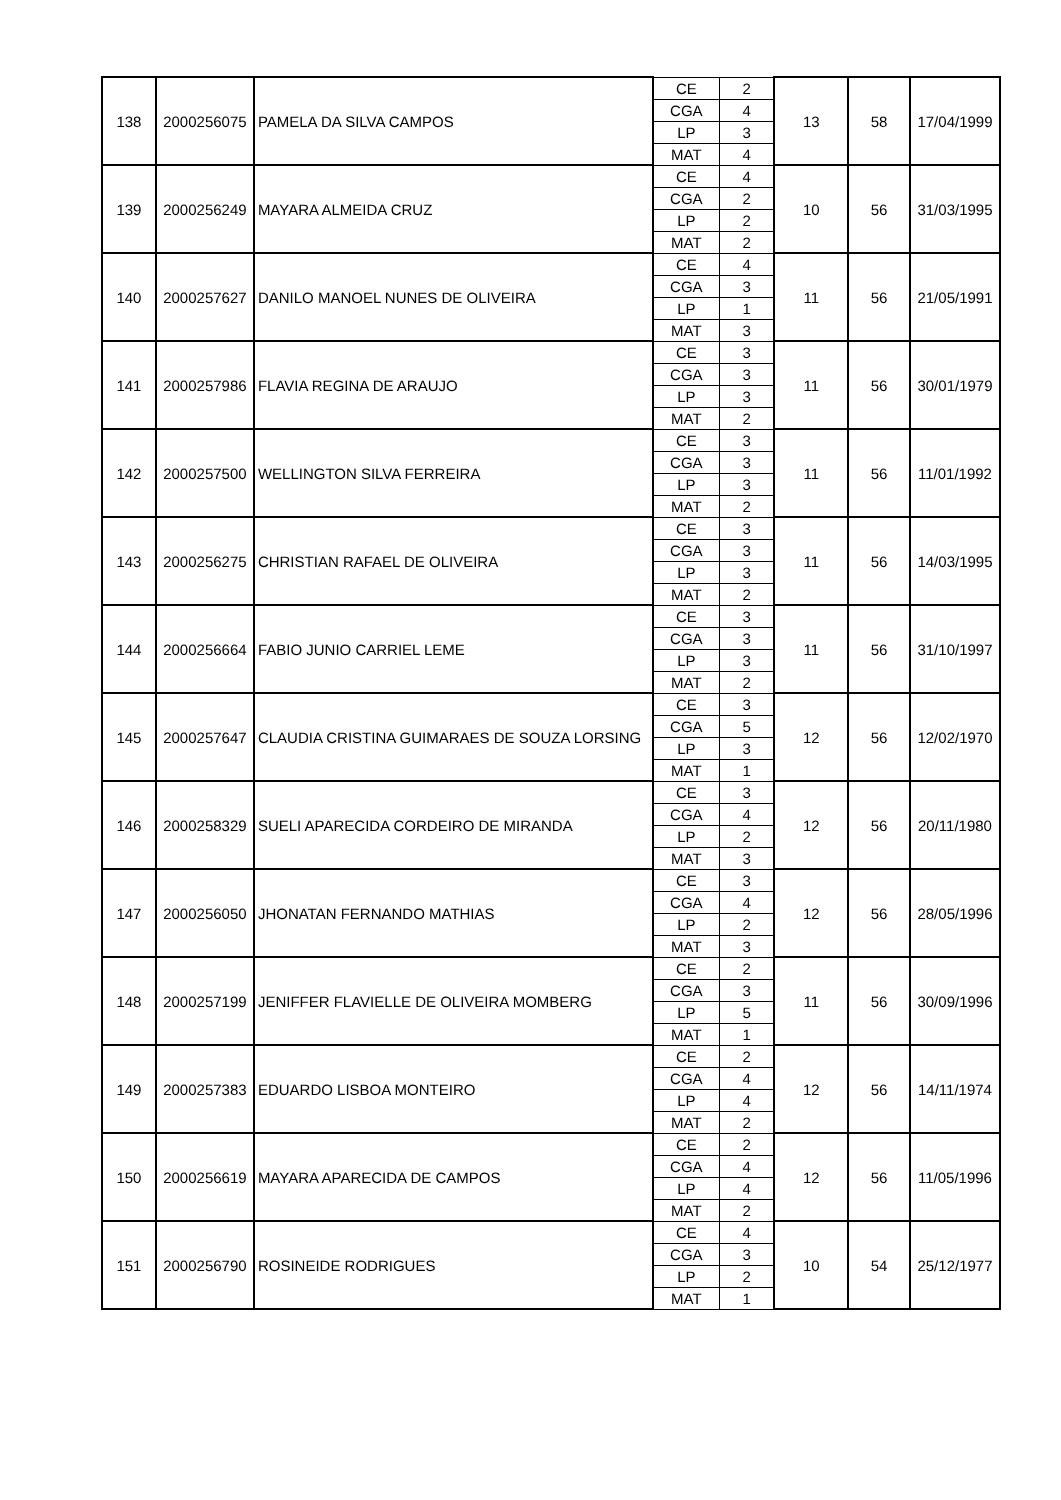| 138 | 2000256075 | PAMELA DA SILVA CAMPOS | CE | 2 | 13 | 58 | 17/04/1999 |
| | | | CGA | 4 | | | |
| | | | LP | 3 | | | |
| | | | MAT | 4 | | | |
| 139 | 2000256249 | MAYARA ALMEIDA CRUZ | CE | 4 | 10 | 56 | 31/03/1995 |
| | | | CGA | 2 | | | |
| | | | LP | 2 | | | |
| | | | MAT | 2 | | | |
| 140 | 2000257627 | DANILO MANOEL NUNES DE OLIVEIRA | CE | 4 | 11 | 56 | 21/05/1991 |
| | | | CGA | 3 | | | |
| | | | LP | 1 | | | |
| | | | MAT | 3 | | | |
| 141 | 2000257986 | FLAVIA REGINA DE ARAUJO | CE | 3 | 11 | 56 | 30/01/1979 |
| | | | CGA | 3 | | | |
| | | | LP | 3 | | | |
| | | | MAT | 2 | | | |
| 142 | 2000257500 | WELLINGTON SILVA FERREIRA | CE | 3 | 11 | 56 | 11/01/1992 |
| | | | CGA | 3 | | | |
| | | | LP | 3 | | | |
| | | | MAT | 2 | | | |
| 143 | 2000256275 | CHRISTIAN RAFAEL DE OLIVEIRA | CE | 3 | 11 | 56 | 14/03/1995 |
| | | | CGA | 3 | | | |
| | | | LP | 3 | | | |
| | | | MAT | 2 | | | |
| 144 | 2000256664 | FABIO JUNIO CARRIEL LEME | CE | 3 | 11 | 56 | 31/10/1997 |
| | | | CGA | 3 | | | |
| | | | LP | 3 | | | |
| | | | MAT | 2 | | | |
| 145 | 2000257647 | CLAUDIA CRISTINA GUIMARAES DE SOUZA LORSING | CE | 3 | 12 | 56 | 12/02/1970 |
| | | | CGA | 5 | | | |
| | | | LP | 3 | | | |
| | | | MAT | 1 | | | |
| 146 | 2000258329 | SUELI APARECIDA CORDEIRO DE MIRANDA | CE | 3 | 12 | 56 | 20/11/1980 |
| | | | CGA | 4 | | | |
| | | | LP | 2 | | | |
| | | | MAT | 3 | | | |
| 147 | 2000256050 | JHONATAN FERNANDO MATHIAS | CE | 3 | 12 | 56 | 28/05/1996 |
| | | | CGA | 4 | | | |
| | | | LP | 2 | | | |
| | | | MAT | 3 | | | |
| 148 | 2000257199 | JENIFFER FLAVIELLE DE OLIVEIRA MOMBERG | CE | 2 | 11 | 56 | 30/09/1996 |
| | | | CGA | 3 | | | |
| | | | LP | 5 | | | |
| | | | MAT | 1 | | | |
| 149 | 2000257383 | EDUARDO LISBOA MONTEIRO | CE | 2 | 12 | 56 | 14/11/1974 |
| | | | CGA | 4 | | | |
| | | | LP | 4 | | | |
| | | | MAT | 2 | | | |
| 150 | 2000256619 | MAYARA APARECIDA DE CAMPOS | CE | 2 | 12 | 56 | 11/05/1996 |
| | | | CGA | 4 | | | |
| | | | LP | 4 | | | |
| | | | MAT | 2 | | | |
| 151 | 2000256790 | ROSINEIDE RODRIGUES | CE | 4 | 10 | 54 | 25/12/1977 |
| | | | CGA | 3 | | | |
| | | | LP | 2 | | | |
| | | | MAT | 1 | | | |